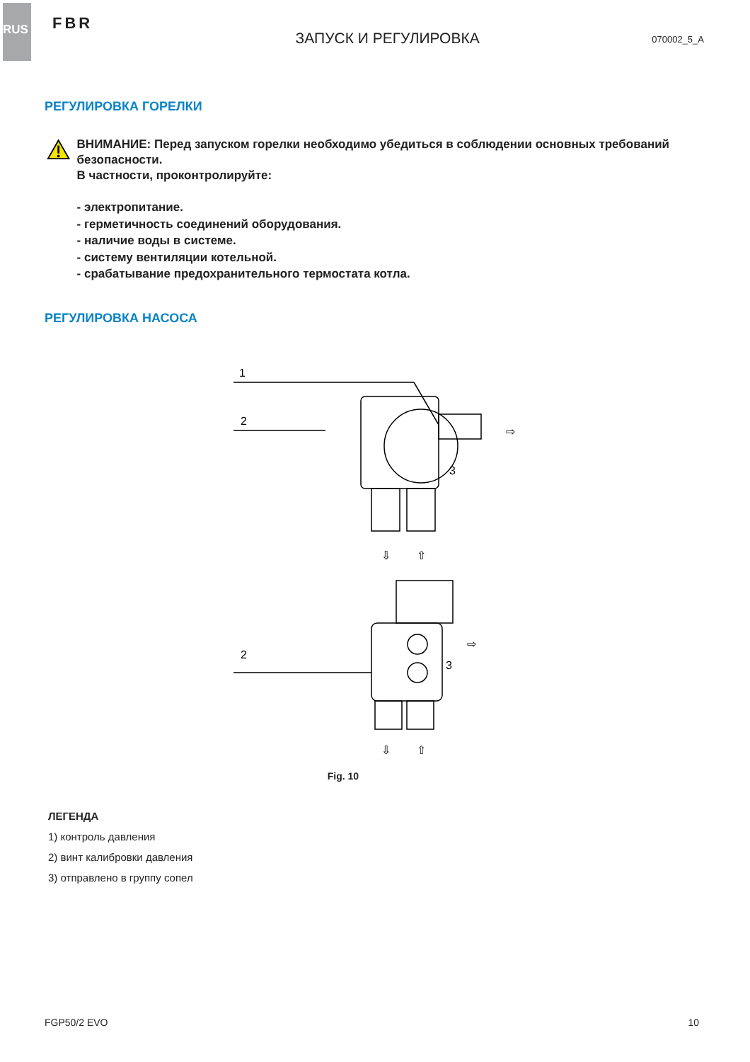RUS
FBR
ЗАПУСК И РЕГУЛИРОВКА
070002_5_A
РЕГУЛИРОВКА ГОРЕЛКИ
ВНИМАНИЕ: Перед запуском горелки необходимо убедиться в соблюдении основных требований безопасности.
В частности, проконтролируйте:
- электропитание.
- герметичность соединений оборудования.
- наличие воды в системе.
- систему вентиляции котельной.
- срабатывание предохранительного термостата котла.
РЕГУЛИРОВКА НАСОСА
1
2
⇨
3
⇩
⇧
2
⇨
3
⇩
⇧
Fig. 10
ЛЕГЕНДА
1) контроль давления
2) винт калибровки давления
3) отправлено в группу сопел
FGP50/2 EVO 10